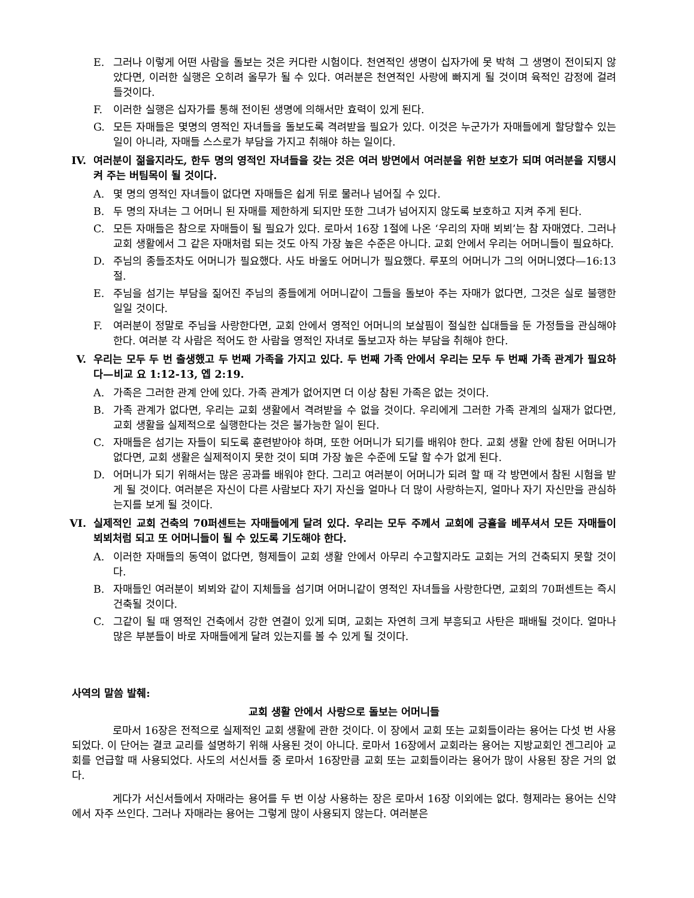E. 그러나 이렇게 어떤 사람을 돌보는 것은 커다란 시험이다. 천연적인 생명이 십자가에 못 박혀 그 생명이 전이되지 않았다면, 이러한 실행은 오히려 올무가 될 수 있다. 여러분은 천연적인 사랑에 빠지게 될 것이며 육적인 감정에 걸려 들것이다.
F. 이러한 실행은 십자가를 통해 전이된 생명에 의해서만 효력이 있게 된다.
G. 모든 자매들은 몇명의 영적인 자녀들을 돌보도록 격려받을 필요가 있다. 이것은 누군가가 자매들에게 할당할수 있는 일이 아니라, 자매들 스스로가 부담을 가지고 취해야 하는 일이다.
IV. 여러분이 젊을지라도, 한두 명의 영적인 자녀들을 갖는 것은 여러 방면에서 여러분을 위한 보호가 되며 여러분을 지탱시켜 주는 버팀목이 될 것이다.
A. 몇 명의 영적인 자녀들이 없다면 자매들은 쉽게 뒤로 물러나 넘어질 수 있다.
B. 두 명의 자녀는 그 어머니 된 자매를 제한하게 되지만 또한 그녀가 넘어지지 않도록 보호하고 지켜 주게 된다.
C. 모든 자매들은 참으로 자매들이 될 필요가 있다. 로마서 16장 1절에 나온 ‘우리의 자매 뵈뵈’는 참 자매였다. 그러나 교회 생활에서 그 같은 자매처럼 되는 것도 아직 가장 높은 수준은 아니다. 교회 안에서 우리는 어머니들이 필요하다.
D. 주님의 종들조차도 어머니가 필요했다. 사도 바울도 어머니가 필요했다. 루포의 어머니가 그의 어머니였다—16:13절.
E. 주님을 섬기는 부담을 짊어진 주님의 종들에게 어머니같이 그들을 돌보아 주는 자매가 없다면, 그것은 실로 불행한 일일 것이다.
F. 여러분이 정말로 주님을 사랑한다면, 교회 안에서 영적인 어머니의 보살핌이 절실한 십대들을 둔 가정들을 관심해야 한다. 여러분 각 사람은 적어도 한 사람을 영적인 자녀로 돌보고자 하는 부담을 취해야 한다.
V. 우리는 모두 두 번 출생했고 두 번째 가족을 가지고 있다. 두 번째 가족 안에서 우리는 모두 두 번째 가족 관계가 필요하다—비교 요 1:12-13, 엡 2:19.
A. 가족은 그러한 관계 안에 있다. 가족 관계가 없어지면 더 이상 참된 가족은 없는 것이다.
B. 가족 관계가 없다면, 우리는 교회 생활에서 격려받을 수 없을 것이다. 우리에게 그러한 가족 관계의 실재가 없다면, 교회 생활을 실제적으로 실행한다는 것은 불가능한 일이 된다.
C. 자매들은 섬기는 자들이 되도록 훈련받아야 하며, 또한 어머니가 되기를 배워야 한다. 교회 생활 안에 참된 어머니가 없다면, 교회 생활은 실제적이지 못한 것이 되며 가장 높은 수준에 도달 할 수가 없게 된다.
D. 어머니가 되기 위해서는 많은 공과를 배워야 한다. 그리고 여러분이 어머니가 되려 할 때 각 방면에서 참된 시험을 받게 될 것이다. 여러분은 자신이 다른 사람보다 자기 자신을 얼마나 더 많이 사랑하는지, 얼마나 자기 자신만을 관심하는지를 보게 될 것이다.
VI. 실제적인 교회 건축의 70퍼센트는 자매들에게 달려 있다. 우리는 모두 주께서 교회에 긍휼을 베푸셔서 모든 자매들이 뵈뵈처럼 되고 또 어머니들이 될 수 있도록 기도해야 한다.
A. 이러한 자매들의 동역이 없다면, 형제들이 교회 생활 안에서 아무리 수고할지라도 교회는 거의 건축되지 못할 것이다.
B. 자매들인 여러분이 뵈뵈와 같이 지체들을 섬기며 어머니같이 영적인 자녀들을 사랑한다면, 교회의 70퍼센트는 즉시 건축될 것이다.
C. 그같이 될 때 영적인 건축에서 강한 연결이 있게 되며, 교회는 자연히 크게 부흥되고 사탄은 패배될 것이다. 얼마나 많은 부분들이 바로 자매들에게 달려 있는지를 볼 수 있게 될 것이다.
사역의 말씀 발췌:
교회 생활 안에서 사랑으로 돌보는 어머니들
로마서 16장은 전적으로 실제적인 교회 생활에 관한 것이다. 이 장에서 교회 또는 교회들이라는 용어는 다섯 번 사용되었다. 이 단어는 결코 교리를 설명하기 위해 사용된 것이 아니다. 로마서 16장에서 교회라는 용어는 지방교회인 겐그리아 교회를 언급할 때 사용되었다. 사도의 서신서들 중 로마서 16장만큼 교회 또는 교회들이라는 용어가 많이 사용된 장은 거의 없다.
게다가 서신서들에서 자매라는 용어를 두 번 이상 사용하는 장은 로마서 16장 이외에는 없다. 형제라는 용어는 신약에서 자주 쓰인다. 그러나 자매라는 용어는 그렇게 많이 사용되지 않는다. 여러분은